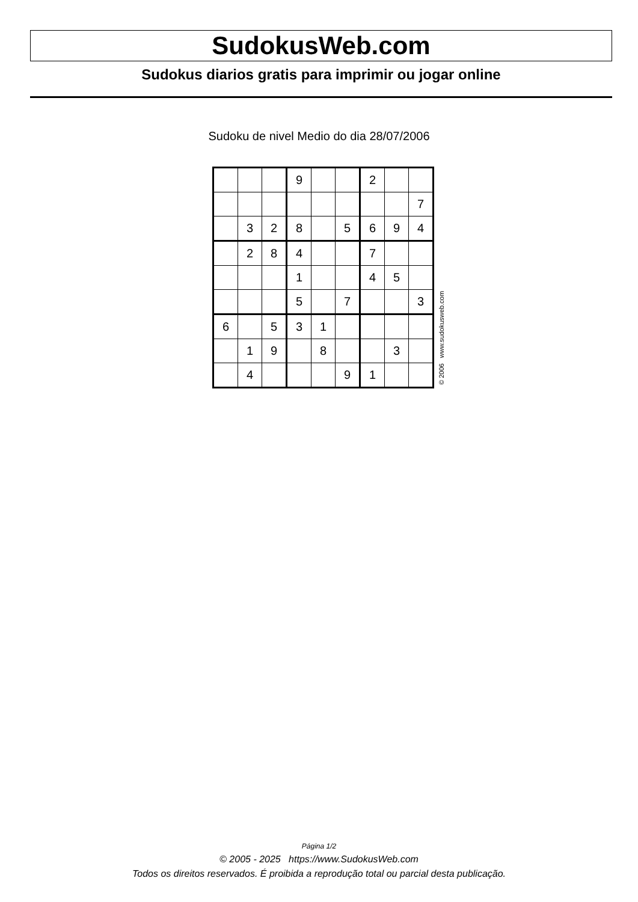SudokusWeb.com
Sudokus diarios gratis para imprimir ou jogar online
Sudoku de nivel Medio do dia 28/07/2006
| | | | 9 | | | 2 | | |
| | | | | | | | | 7 |
| | 3 | 2 | 8 | | 5 | 6 | 9 | 4 |
| | 2 | 8 | 4 | | | 7 | | |
| | | | 1 | | | 4 | 5 | |
| | | | 5 | | 7 | | | 3 |
| 6 | | 5 | 3 | 1 | | | | |
| | 1 | 9 | | 8 | | | 3 | |
| | 4 | | | | 9 | 1 | | |
© 2006 www.sudokusweb.com
Página 1/2
© 2005 - 2025 https://www.SudokusWeb.com
Todos os direitos reservados. É proibida a reprodução total ou parcial desta publicação.